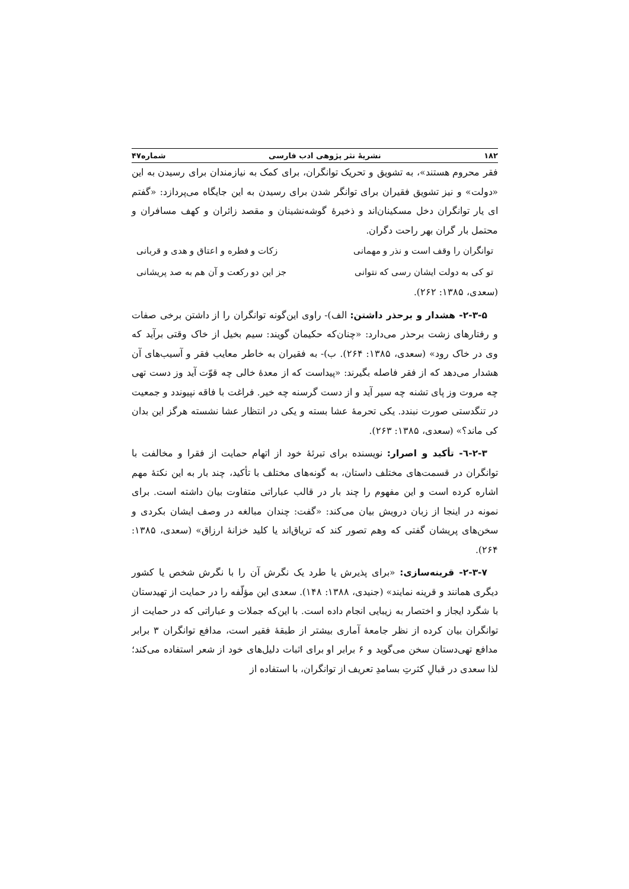۱۸۲ نشریهٔ نثر پژوهی ادب فارسی شماره۴۷
فقر محروم هستند»، به تشویق و تحریک توانگران، برای کمک به نیازمندان برای رسیدن به این «دولت» و نیز تشویق فقیران برای توانگر شدن برای رسیدن به این جایگاه می‌پردازد: «گفتم ای یار توانگران دخل مسکینان‌اند و ذخیرهٔ گوشه‌نشینان و مقصد زائران و کهف مسافران و محتمل بار گران بهر راحت دگران.
توانگران را وقف است و نذر و مهمانی زکات و فطره و اعتاق و هدی و قربانی
تو کی به دولت ایشان رسی که نتوانی جز این دو رکعت و آن هم به صد پریشانی
(سعدی، ۱۳۸۵: ۲۶۲).
۲-۳-۵- هشدار و برحذر داشتن: الف)- راوی این‌گونه توانگران را از داشتن برخی صفات و رفتارهای زشت برحذر می‌دارد: «چنان‌که حکیمان گویند: سیم بخیل از خاک وقتی برآید که وی در خاک رود» (سعدی، ۱۳۸۵: ۲۶۴). ب)- به فقیران به خاطر معایب فقر و آسیب‌های آن هشدار می‌دهد که از فقر فاصله بگیرند: «پیداست که از معدهٔ خالی چه قوّت آید وز دست تهی چه مروت وز پای تشنه چه سیر آید و از دست گرسنه چه خیر. فراغت با فاقه نپیوندد و جمعیت در تنگدستی صورت نبندد. یکی تحرمهٔ عشا بسته و یکی در انتظار عشا نشسته هرگز این بدان کی ماند؟» (سعدی، ۱۳۸۵: ۲۶۳).
۲-۳-٦- تأکید و اصرار: نویسنده برای تبرئهٔ خود از اتهام حمایت از فقرا و مخالفت با توانگران در قسمت‌های مختلف داستان، به گونه‌های مختلف با تأکید، چند بار به این نکتهٔ مهم اشاره کرده است و این مفهوم را چند بار در قالب عباراتی متفاوت بیان داشته است. برای نمونه در اینجا از زبان درویش بیان می‌کند: «گفت: چندان مبالغه در وصف ایشان بکردی و سخن‌های پریشان گفتی که وهم تصور کند که تریاق‌اند یا کلید خزانهٔ ارزاق» (سعدی، ۱۳۸۵: ۲۶۴).
۲-۳-۷- قرینه‌سازی: «برای پذیرش یا طرد یک نگرش آن را با نگرش شخص یا کشور دیگری همانند و قرینه نمایند» (جنیدی، ۱۳۸۸: ۱۴۸). سعدی این مؤلّفه را در حمایت از تهیدستان با شگرد ایجاز و اختصار به زیبایی انجام داده است. با این‌که جملات و عباراتی که در حمایت از توانگران بیان کرده از نظر جامعهٔ آماری بیشتر از طبقهٔ فقیر است، مدافع توانگران ۳ برابر مدافع تهی‌دستان سخن می‌گوید و ۶ برابر او برای اثبات دلیل‌های خود از شعر استفاده می‌کند؛ لذا سعدی در قبالِ کثرتِ بسامدِ تعریف از توانگران، با استفاده از